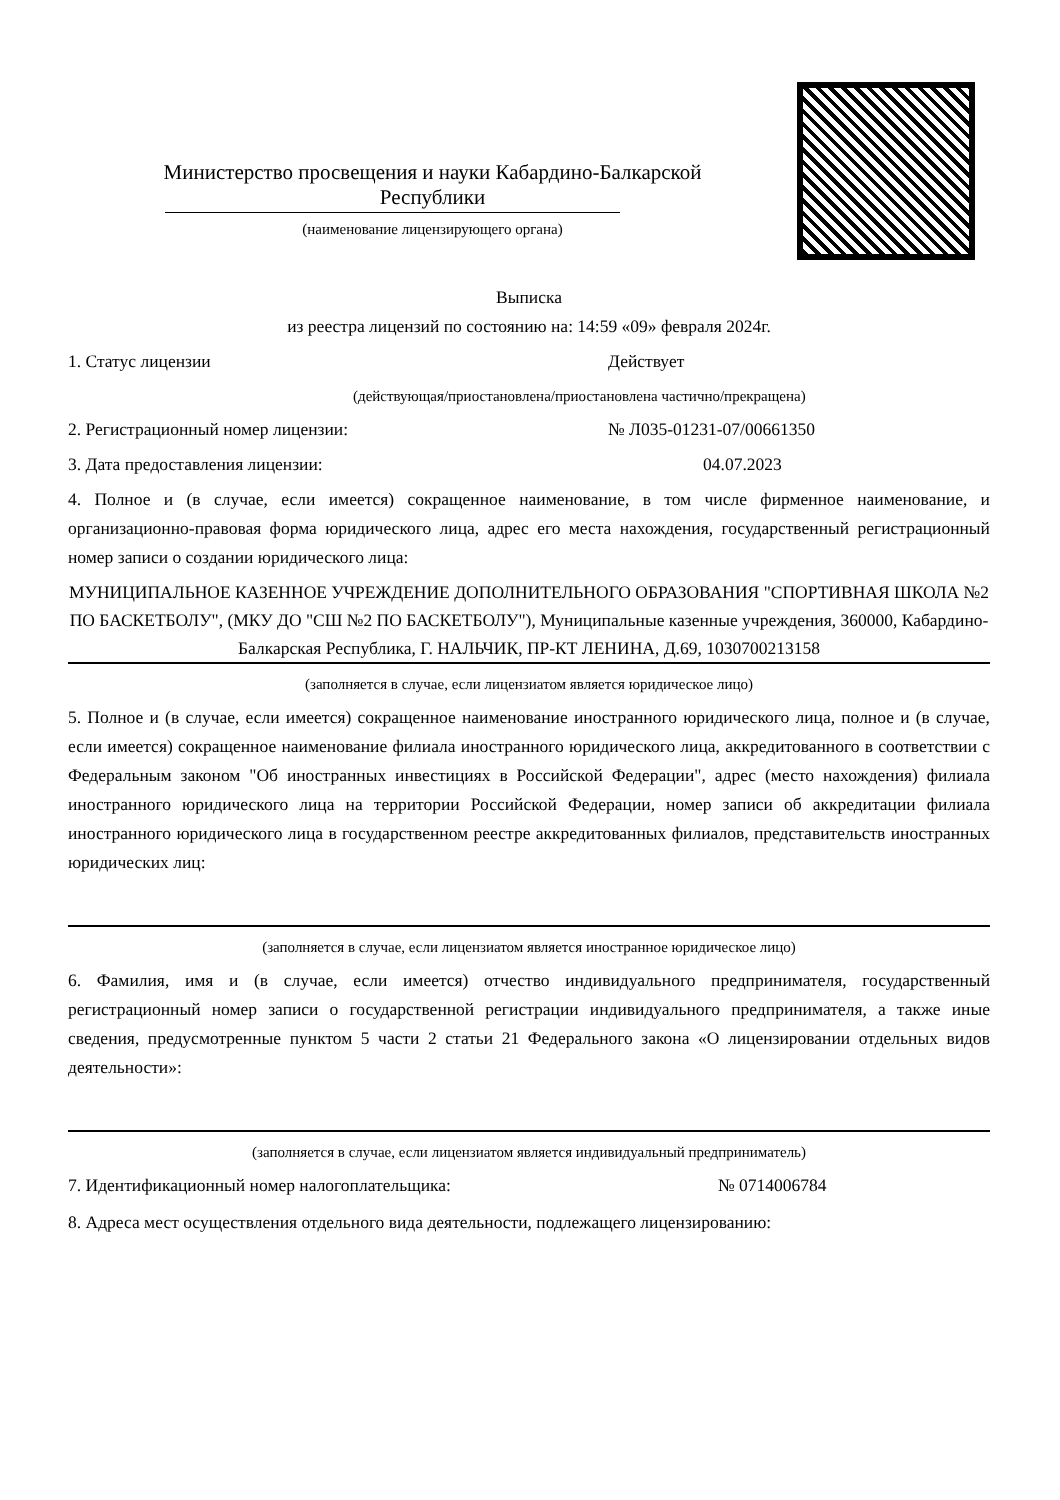Министерство просвещения и науки Кабардино-Балкарской Республики
(наименование лицензирующего органа)
Выписка
из реестра лицензий по состоянию на: 14:59 «09» февраля 2024г.
1. Статус лицензии Действует
(действующая/приостановлена/приостановлена частично/прекращена)
2. Регистрационный номер лицензии: № Л035-01231-07/00661350
3. Дата предоставления лицензии: 04.07.2023
4. Полное и (в случае, если имеется) сокращенное наименование, в том числе фирменное наименование, и организационно-правовая форма юридического лица, адрес его места нахождения, государственный регистрационный номер записи о создании юридического лица:
МУНИЦИПАЛЬНОЕ КАЗЕННОЕ УЧРЕЖДЕНИЕ ДОПОЛНИТЕЛЬНОГО ОБРАЗОВАНИЯ "СПОРТИВНАЯ ШКОЛА №2 ПО БАСКЕТБОЛУ", (МКУ ДО "СШ №2 ПО БАСКЕТБОЛУ"), Муниципальные казенные учреждения, 360000, Кабардино-Балкарская Республика, Г. НАЛЬЧИК, ПР-КТ ЛЕНИНА, Д.69, 1030700213158
(заполняется в случае, если лицензиатом является юридическое лицо)
5. Полное и (в случае, если имеется) сокращенное наименование иностранного юридического лица, полное и (в случае, если имеется) сокращенное наименование филиала иностранного юридического лица, аккредитованного в соответствии с Федеральным законом "Об иностранных инвестициях в Российской Федерации", адрес (место нахождения) филиала иностранного юридического лица на территории Российской Федерации, номер записи об аккредитации филиала иностранного юридического лица в государственном реестре аккредитованных филиалов, представительств иностранных юридических лиц:
(заполняется в случае, если лицензиатом является иностранное юридическое лицо)
6. Фамилия, имя и (в случае, если имеется) отчество индивидуального предпринимателя, государственный регистрационный номер записи о государственной регистрации индивидуального предпринимателя, а также иные сведения, предусмотренные пунктом 5 части 2 статьи 21 Федерального закона «О лицензировании отдельных видов деятельности»:
(заполняется в случае, если лицензиатом является индивидуальный предприниматель)
7. Идентификационный номер налогоплательщика: № 0714006784
8. Адреса мест осуществления отдельного вида деятельности, подлежащего лицензированию: